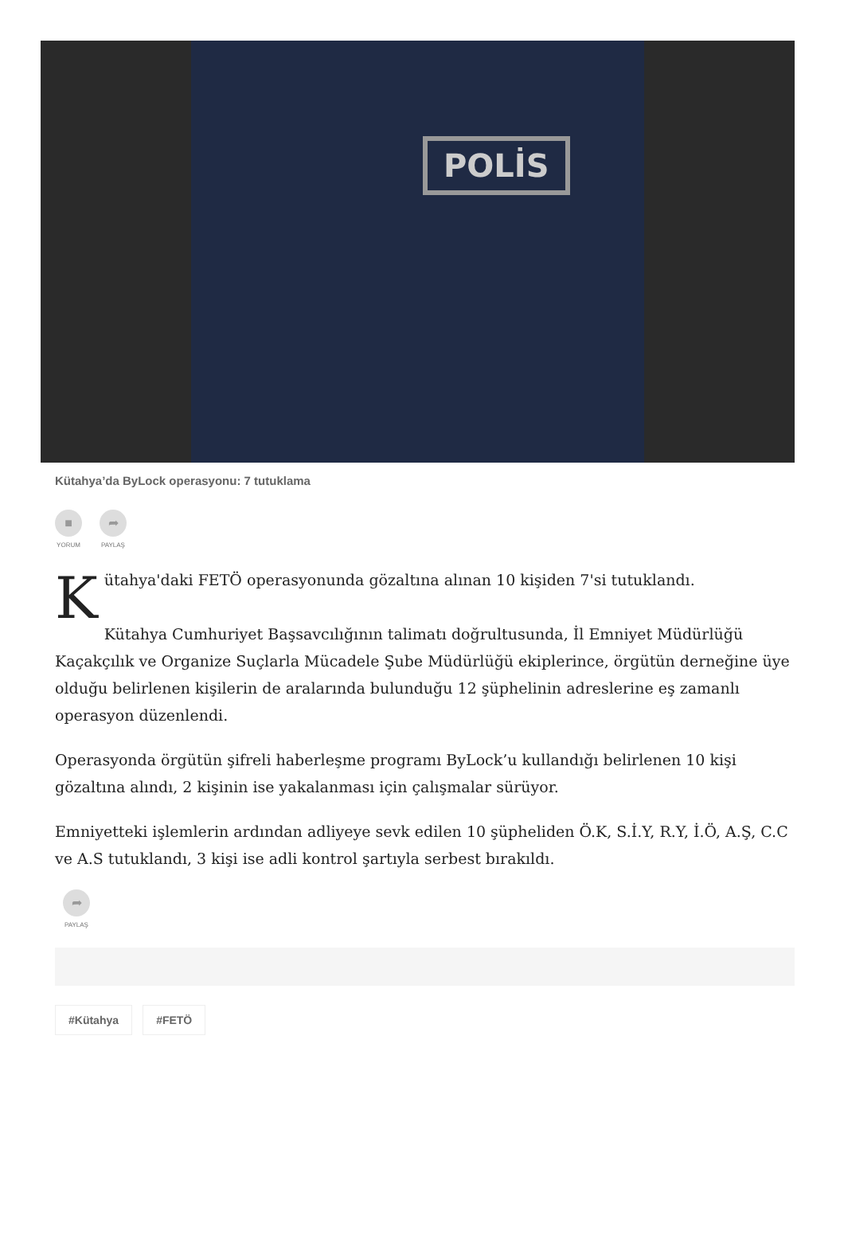POLİS
Kütahya’da ByLock operasyonu: 7 tutuklama
■
YORUM
➦
PAYLAŞ
Kütahya'daki FETÖ operasyonunda gözaltına alınan 10 kişiden 7'si tutuklandı.
Kütahya Cumhuriyet Başsavcılığının talimatı doğrultusunda, İl Emniyet Müdürlüğü Kaçakçılık ve Organize Suçlarla Mücadele Şube Müdürlüğü ekiplerince, örgütün derneğine üye olduğu belirlenen kişilerin de aralarında bulunduğu 12 şüphelinin adreslerine eş zamanlı operasyon düzenlendi.
Operasyonda örgütün şifreli haberleşme programı ByLock’u kullandığı belirlenen 10 kişi gözaltına alındı, 2 kişinin ise yakalanması için çalışmalar sürüyor.
Emniyetteki işlemlerin ardından adliyeye sevk edilen 10 şüpheliden Ö.K, S.İ.Y, R.Y, İ.Ö, A.Ş, C.C ve A.S tutuklandı, 3 kişi ise adli kontrol şartıyla serbest bırakıldı.
➦
PAYLAŞ
#Kütahya #FETÖ